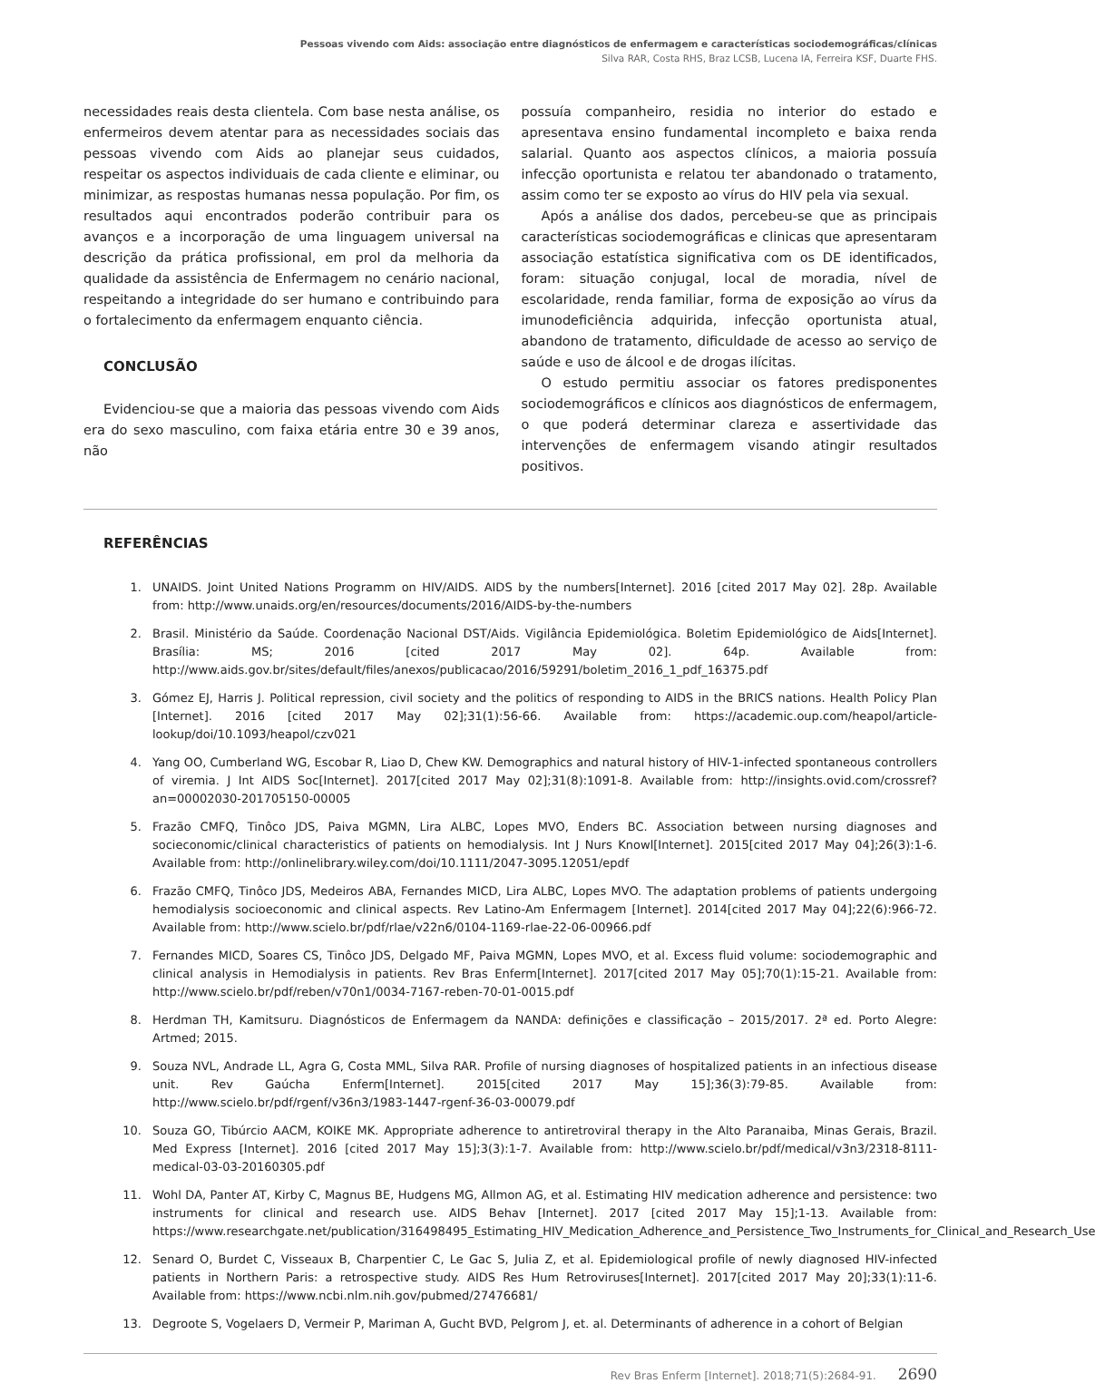Pessoas vivendo com Aids: associação entre diagnósticos de enfermagem e características sociodemográficas/clínicas
Silva RAR, Costa RHS, Braz LCSB, Lucena IA, Ferreira KSF, Duarte FHS.
necessidades reais desta clientela. Com base nesta análise, os enfermeiros devem atentar para as necessidades sociais das pessoas vivendo com Aids ao planejar seus cuidados, respeitar os aspectos individuais de cada cliente e eliminar, ou minimizar, as respostas humanas nessa população. Por fim, os resultados aqui encontrados poderão contribuir para os avanços e a incorporação de uma linguagem universal na descrição da prática profissional, em prol da melhoria da qualidade da assistência de Enfermagem no cenário nacional, respeitando a integridade do ser humano e contribuindo para o fortalecimento da enfermagem enquanto ciência.
CONCLUSÃO
Evidenciou-se que a maioria das pessoas vivendo com Aids era do sexo masculino, com faixa etária entre 30 e 39 anos, não
possuía companheiro, residia no interior do estado e apresentava ensino fundamental incompleto e baixa renda salarial. Quanto aos aspectos clínicos, a maioria possuía infecção oportunista e relatou ter abandonado o tratamento, assim como ter se exposto ao vírus do HIV pela via sexual.
Após a análise dos dados, percebeu-se que as principais características sociodemográficas e clinicas que apresentaram associação estatística significativa com os DE identificados, foram: situação conjugal, local de moradia, nível de escolaridade, renda familiar, forma de exposição ao vírus da imunodeficiência adquirida, infecção oportunista atual, abandono de tratamento, dificuldade de acesso ao serviço de saúde e uso de álcool e de drogas ilícitas.
O estudo permitiu associar os fatores predisponentes sociodemográficos e clínicos aos diagnósticos de enfermagem, o que poderá determinar clareza e assertividade das intervenções de enfermagem visando atingir resultados positivos.
REFERÊNCIAS
1. UNAIDS. Joint United Nations Programm on HIV/AIDS. AIDS by the numbers[Internet]. 2016 [cited 2017 May 02]. 28p. Available from: http://www.unaids.org/en/resources/documents/2016/AIDS-by-the-numbers
2. Brasil. Ministério da Saúde. Coordenação Nacional DST/Aids. Vigilância Epidemiológica. Boletim Epidemiológico de Aids[Internet]. Brasília: MS; 2016 [cited 2017 May 02]. 64p. Available from: http://www.aids.gov.br/sites/default/files/anexos/publicacao/2016/59291/boletim_2016_1_pdf_16375.pdf
3. Gómez EJ, Harris J. Political repression, civil society and the politics of responding to AIDS in the BRICS nations. Health Policy Plan [Internet]. 2016 [cited 2017 May 02];31(1):56-66. Available from: https://academic.oup.com/heapol/article-lookup/doi/10.1093/heapol/czv021
4. Yang OO, Cumberland WG, Escobar R, Liao D, Chew KW. Demographics and natural history of HIV-1-infected spontaneous controllers of viremia. J Int AIDS Soc[Internet]. 2017[cited 2017 May 02];31(8):1091-8. Available from: http://insights.ovid.com/crossref?an=00002030-201705150-00005
5. Frazão CMFQ, Tinôco JDS, Paiva MGMN, Lira ALBC, Lopes MVO, Enders BC. Association between nursing diagnoses and socieconomic/clinical characteristics of patients on hemodialysis. Int J Nurs Knowl[Internet]. 2015[cited 2017 May 04];26(3):1-6. Available from: http://onlinelibrary.wiley.com/doi/10.1111/2047-3095.12051/epdf
6. Frazão CMFQ, Tinôco JDS, Medeiros ABA, Fernandes MICD, Lira ALBC, Lopes MVO. The adaptation problems of patients undergoing hemodialysis socioeconomic and clinical aspects. Rev Latino-Am Enfermagem [Internet]. 2014[cited 2017 May 04];22(6):966-72. Available from: http://www.scielo.br/pdf/rlae/v22n6/0104-1169-rlae-22-06-00966.pdf
7. Fernandes MICD, Soares CS, Tinôco JDS, Delgado MF, Paiva MGMN, Lopes MVO, et al. Excess fluid volume: sociodemographic and clinical analysis in Hemodialysis in patients. Rev Bras Enferm[Internet]. 2017[cited 2017 May 05];70(1):15-21. Available from: http://www.scielo.br/pdf/reben/v70n1/0034-7167-reben-70-01-0015.pdf
8. Herdman TH, Kamitsuru. Diagnósticos de Enfermagem da NANDA: definições e classificação – 2015/2017. 2ª ed. Porto Alegre: Artmed; 2015.
9. Souza NVL, Andrade LL, Agra G, Costa MML, Silva RAR. Profile of nursing diagnoses of hospitalized patients in an infectious disease unit. Rev Gaúcha Enferm[Internet]. 2015[cited 2017 May 15];36(3):79-85. Available from: http://www.scielo.br/pdf/rgenf/v36n3/1983-1447-rgenf-36-03-00079.pdf
10. Souza GO, Tibúrcio AACM, KOIKE MK. Appropriate adherence to antiretroviral therapy in the Alto Paranaiba, Minas Gerais, Brazil. Med Express [Internet]. 2016 [cited 2017 May 15];3(3):1-7. Available from: http://www.scielo.br/pdf/medical/v3n3/2318-8111-medical-03-03-20160305.pdf
11. Wohl DA, Panter AT, Kirby C, Magnus BE, Hudgens MG, Allmon AG, et al. Estimating HIV medication adherence and persistence: two instruments for clinical and research use. AIDS Behav [Internet]. 2017 [cited 2017 May 15];1-13. Available from: https://www.researchgate.net/publication/316498495_Estimating_HIV_Medication_Adherence_and_Persistence_Two_Instruments_for_Clinical_and_Research_Use
12. Senard O, Burdet C, Visseaux B, Charpentier C, Le Gac S, Julia Z, et al. Epidemiological profile of newly diagnosed HIV-infected patients in Northern Paris: a retrospective study. AIDS Res Hum Retroviruses[Internet]. 2017[cited 2017 May 20];33(1):11-6. Available from: https://www.ncbi.nlm.nih.gov/pubmed/27476681/
13. Degroote S, Vogelaers D, Vermeir P, Mariman A, Gucht BVD, Pelgrom J, et. al. Determinants of adherence in a cohort of Belgian
Rev Bras Enferm [Internet]. 2018;71(5):2684-91. 2690